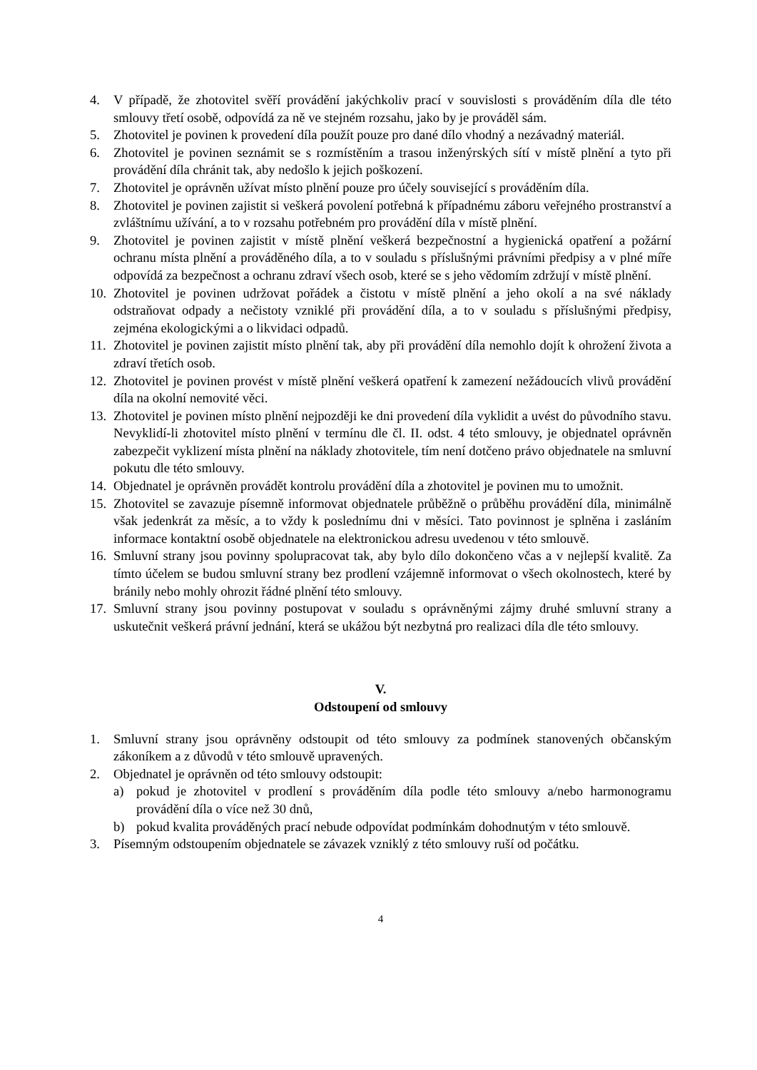4. V případě, že zhotovitel svěří provádění jakýchkoliv prací v souvislosti s prováděním díla dle této smlouvy třetí osobě, odpovídá za ně ve stejném rozsahu, jako by je prováděl sám.
5. Zhotovitel je povinen k provedení díla použít pouze pro dané dílo vhodný a nezávadný materiál.
6. Zhotovitel je povinen seznámit se s rozmístěním a trasou inženýrských sítí v místě plnění a tyto při provádění díla chránit tak, aby nedošlo k jejich poškození.
7. Zhotovitel je oprávněn užívat místo plnění pouze pro účely související s prováděním díla.
8. Zhotovitel je povinen zajistit si veškerá povolení potřebná k případnému záboru veřejného prostranství a zvláštnímu užívání, a to v rozsahu potřebném pro provádění díla v místě plnění.
9. Zhotovitel je povinen zajistit v místě plnění veškerá bezpečnostní a hygienická opatření a požární ochranu místa plnění a prováděného díla, a to v souladu s příslušnými právními předpisy a v plné míře odpovídá za bezpečnost a ochranu zdraví všech osob, které se s jeho vědomím zdržují v místě plnění.
10. Zhotovitel je povinen udržovat pořádek a čistotu v místě plnění a jeho okolí a na své náklady odstraňovat odpady a nečistoty vzniklé při provádění díla, a to v souladu s příslušnými předpisy, zejména ekologickými a o likvidaci odpadů.
11. Zhotovitel je povinen zajistit místo plnění tak, aby při provádění díla nemohlo dojít k ohrožení života a zdraví třetích osob.
12. Zhotovitel je povinen provést v místě plnění veškerá opatření k zamezení nežádoucích vlivů provádění díla na okolní nemovité věci.
13. Zhotovitel je povinen místo plnění nejpozději ke dni provedení díla vyklidit a uvést do původního stavu. Nevyklidí-li zhotovitel místo plnění v termínu dle čl. II. odst. 4 této smlouvy, je objednatel oprávněn zabezpečit vyklizení místa plnění na náklady zhotovitele, tím není dotčeno právo objednatele na smluvní pokutu dle této smlouvy.
14. Objednatel je oprávněn provádět kontrolu provádění díla a zhotovitel je povinen mu to umožnit.
15. Zhotovitel se zavazuje písemně informovat objednatele průběžně o průběhu provádění díla, minimálně však jedenkrát za měsíc, a to vždy k poslednímu dni v měsíci. Tato povinnost je splněna i zasláním informace kontaktní osobě objednatele na elektronickou adresu uvedenou v této smlouvě.
16. Smluvní strany jsou povinny spolupracovat tak, aby bylo dílo dokončeno včas a v nejlepší kvalitě. Za tímto účelem se budou smluvní strany bez prodlení vzájemně informovat o všech okolnostech, které by bránily nebo mohly ohrozit řádné plnění této smlouvy.
17. Smluvní strany jsou povinny postupovat v souladu s oprávněnými zájmy druhé smluvní strany a uskutečnit veškerá právní jednání, která se ukážou být nezbytná pro realizaci díla dle této smlouvy.
V.
Odstoupení od smlouvy
1. Smluvní strany jsou oprávněny odstoupit od této smlouvy za podmínek stanovených občanským zákoníkem a z důvodů v této smlouvě upravených.
2. Objednatel je oprávněn od této smlouvy odstoupit:
a) pokud je zhotovitel v prodlení s prováděním díla podle této smlouvy a/nebo harmonogramu provádění díla o více než 30 dnů,
b) pokud kvalita prováděných prací nebude odpovídat podmínkám dohodnutým v této smlouvě.
3. Písemným odstoupením objednatele se závazek vzniklý z této smlouvy ruší od počátku.
4